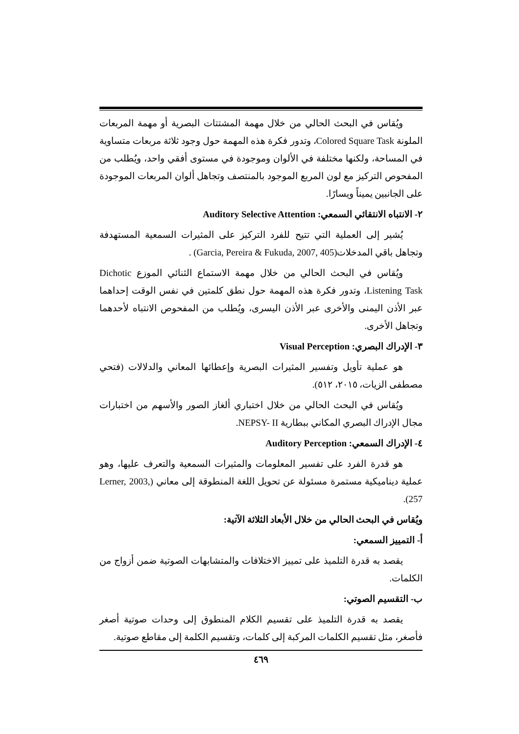ويُقاس في البحث الحالي من خلال مهمة المشتتات البصرية أو مهمة المربعات الملونة Colored Square Task، وتدور فكرة هذه المهمة حول وجود ثلاثة مربعات متساوية في المساحة، ولكنها مختلفة في الألوان وموجودة في مستوى أفقي واحد، ويُطلب من المفحوص التركيز مع لون المربع الموجود بالمنتصف وتجاهل ألوان المربعات الموجودة على الجانبين يميناً ويسارًا.
٢- الانتباه الانتقائي السمعي: Auditory Selective Attention
يُشير إلى العملية التي تتيح للفرد التركيز على المثيرات السمعية المستهدفة وتجاهل باقي المدخلات(Garcia, Pereira & Fukuda, 2007, 405) .
ويُقاس في البحث الحالي من خلال مهمة الاستماع الثنائي الموزع Dichotic Listening Task، وتدور فكرة هذه المهمة حول نطق كلمتين في نفس الوقت إحداهما عبر الأذن اليمنى والأخرى عبر الأذن اليسرى، ويُطلب من المفحوص الانتباه لأحدهما وتجاهل الأخرى.
٣- الإدراك البصري: Visual Perception
هو عملية تأويل وتفسير المثيرات البصرية وإعطائها المعاني والدلالات (فتحي مصطفى الزيات، ٢٠١٥، ٥١٢).
ويُقاس في البحث الحالي من خلال اختباري ألغاز الصور والأسهم من اختبارات مجال الإدراك البصري المكاني ببطارية NEPSY- II.
٤- الإدراك السمعي: Auditory Perception
هو قدرة الفرد على تفسير المعلومات والمثيرات السمعية والتعرف عليها، وهو عملية ديناميكية مستمرة مسئولة عن تحويل اللغة المنطوقة إلى معاني (Lerner, 2003, 257).
ويُقاس في البحث الحالي من خلال الأبعاد الثلاثة الآتية:
أ- التمييز السمعي:
يقصد به قدرة التلميذ على تمييز الاختلافات والمتشابهات الصوتية ضمن أزواج من الكلمات.
ب- التقسيم الصوتي:
يقصد به قدرة التلميذ على تقسيم الكلام المنطوق إلى وحدات صوتية أصغر فأصغر، مثل تقسيم الكلمات المركبة إلى كلمات، وتقسيم الكلمة إلى مقاطع صوتية.
٤٦٩